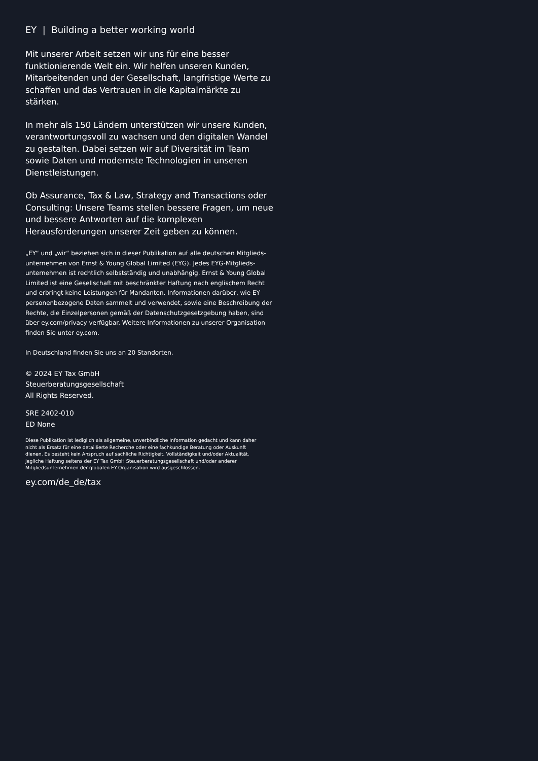EY | Building a better working world
Mit unserer Arbeit setzen wir uns für eine besser funktionie­rende Welt ein. Wir helfen unseren Kunden, Mitarbeitenden und der Gesellschaft, langfristige Werte zu schaffen und das Vertrauen in die Kapitalmärkte zu stärken.
In mehr als 150 Ländern unterstützen wir unsere Kunden, verantwortungsvoll zu wachsen und den digitalen Wandel zu gestalten. Dabei setzen wir auf Diversität im Team sowie Daten und modernste Technologien in unseren Dienstleistungen.
Ob Assurance, Tax & Law, Strategy and Transactions oder Consulting: Unsere Teams stellen bessere Fragen, um neue und bessere Antworten auf die komplexen Herausforderungen unserer Zeit geben zu können.
„EY“ und „wir“ beziehen sich in dieser Publikation auf alle deutschen Mitglieds­unternehmen von Ernst & Young Global Limited (EYG). Jedes EYG-Mitglieds­unternehmen ist rechtlich selbstständig und unabhängig. Ernst & Young Global Limited ist eine Gesellschaft mit beschränkter Haftung nach englischem Recht und erbringt keine Leistungen für Mandanten. Informationen darüber, wie EY personenbezogene Daten sammelt und verwendet, sowie eine Beschreibung der Rechte, die Einzelpersonen gemäß der Datenschutzgesetzgebung haben, sind über ey.com/privacy verfügbar. Weitere Informationen zu unserer Organisation finden Sie unter ey.com.
In Deutschland finden Sie uns an 20 Standorten.
© 2024 EY Tax GmbH
Steuerberatungsgesellschaft
All Rights Reserved.
SRE 2402-010
ED None
Diese Publikation ist lediglich als allgemeine, unverbindliche Information gedacht und kann daher nicht als Ersatz für eine detaillierte Recherche oder eine fachkundige Beratung oder Auskunft dienen. Es besteht kein Anspruch auf sachliche Richtigkeit, Vollständigkeit und/oder Aktualität. Jegliche Haftung seitens der EY Tax GmbH Steuerberatungsgesellschaft und/oder anderer Mitgliedsunternehmen der globalen EY-Organisation wird ausgeschlossen.
ey.com/de_de/tax